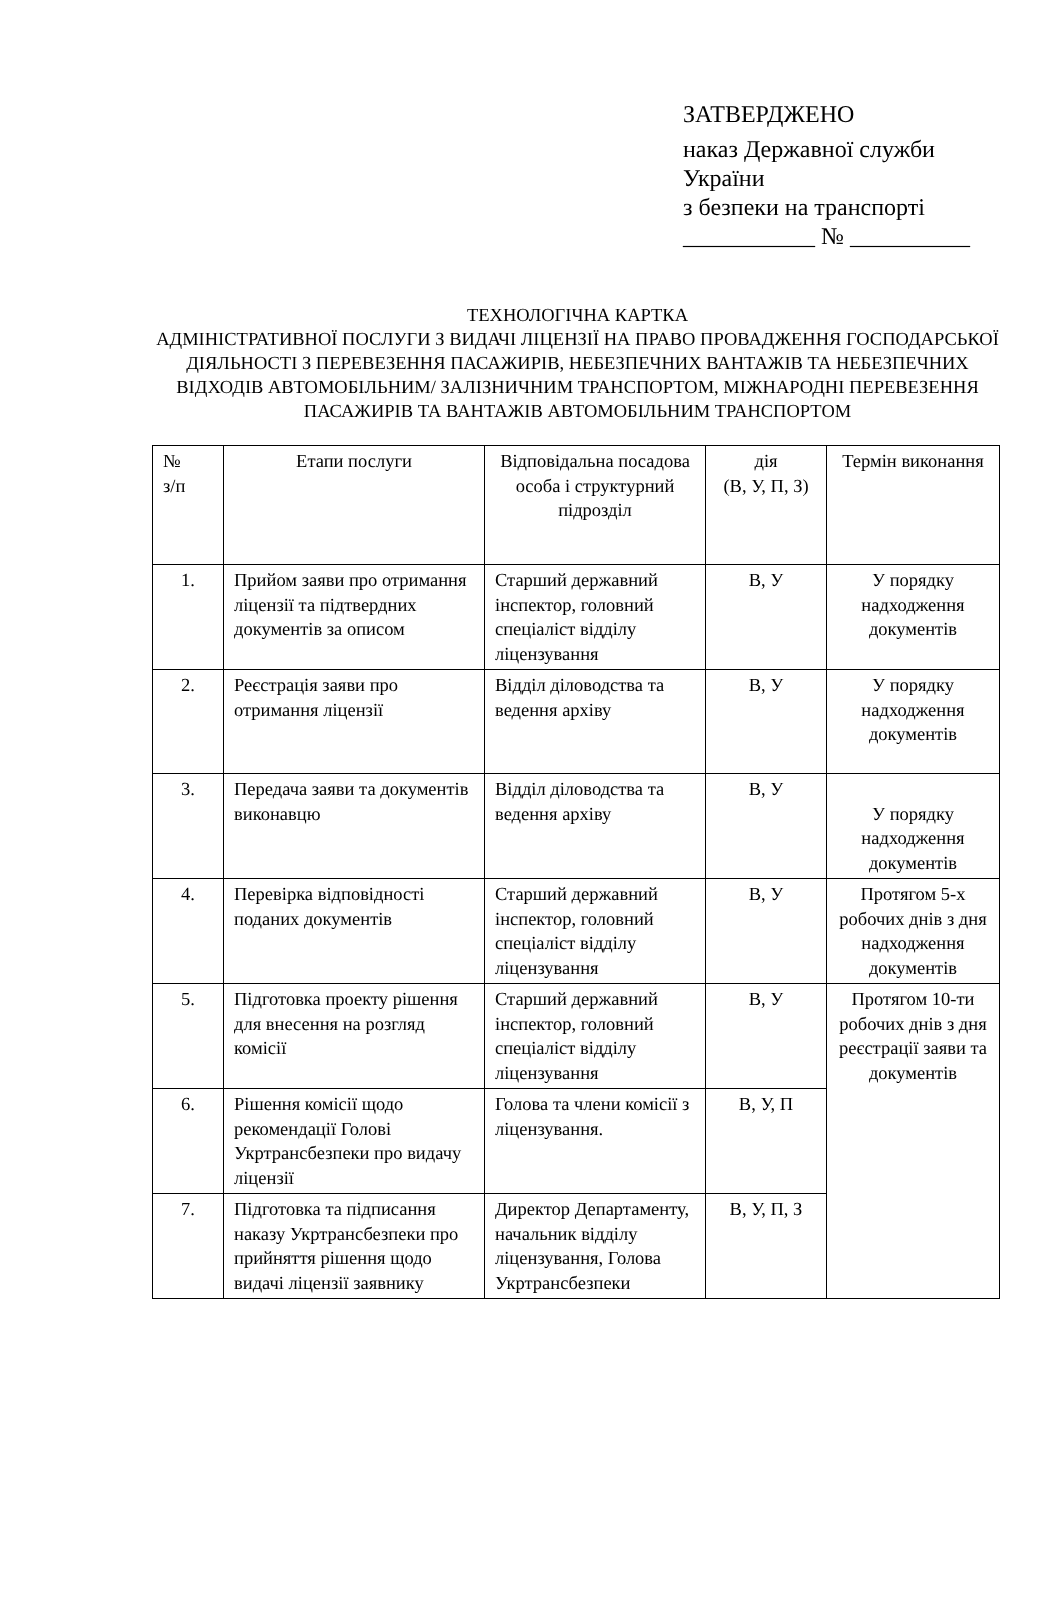ЗАТВЕРДЖЕНО
наказ Державної служби
України
з безпеки на транспорті
___________ № __________
ТЕХНОЛОГІЧНА КАРТКА
АДМІНІСТРАТИВНОЇ ПОСЛУГИ З ВИДАЧІ ЛІЦЕНЗІЇ НА ПРАВО ПРОВАДЖЕННЯ ГОСПОДАРСЬКОЇ ДІЯЛЬНОСТІ З ПЕРЕВЕЗЕННЯ ПАСАЖИРІВ, НЕБЕЗПЕЧНИХ ВАНТАЖІВ ТА НЕБЕЗПЕЧНИХ ВІДХОДІВ АВТОМОБІЛЬНИМ/ ЗАЛІЗНИЧНИМ ТРАНСПОРТОМ, МІЖНАРОДНІ ПЕРЕВЕЗЕННЯ ПАСАЖИРІВ ТА ВАНТАЖІВ АВТОМОБІЛЬНИМ ТРАНСПОРТОМ
| № з/п | Етапи послуги | Відповідальна посадова особа і структурний підрозділ | дія (В, У, П, З) | Термін виконання |
| --- | --- | --- | --- | --- |
| 1. | Прийом заяви про отримання ліцензії та підтвердних документів за описом | Старший державний інспектор, головний спеціаліст відділу ліцензування | В, У | У порядку надходження документів |
| 2. | Реєстрація заяви про отримання ліцензії | Відділ діловодства та ведення архіву | В, У | У порядку надходження документів |
| 3. | Передача заяви та документів виконавцю | Відділ діловодства та ведення архіву | В, У | У порядку надходження документів |
| 4. | Перевірка відповідності поданих документів | Старший державний інспектор, головний спеціаліст відділу ліцензування | В, У | Протягом 5-х робочих днів з дня надходження документів |
| 5. | Підготовка проекту рішення для внесення на розгляд комісії | Старший державний інспектор, головний спеціаліст відділу ліцензування | В, У | Протягом 10-ти робочих днів з дня реєстрації заяви та документів |
| 6. | Рішення комісії щодо рекомендації Голові Укртрансбезпеки про видачу ліцензії | Голова та члени комісії з ліцензування. | В, У, П | |
| 7. | Підготовка та підписання наказу Укртрансбезпеки про прийняття рішення щодо видачі ліцензії заявнику | Директор Департаменту, начальник відділу ліцензування, Голова Укртрансбезпеки | В, У, П, З | |